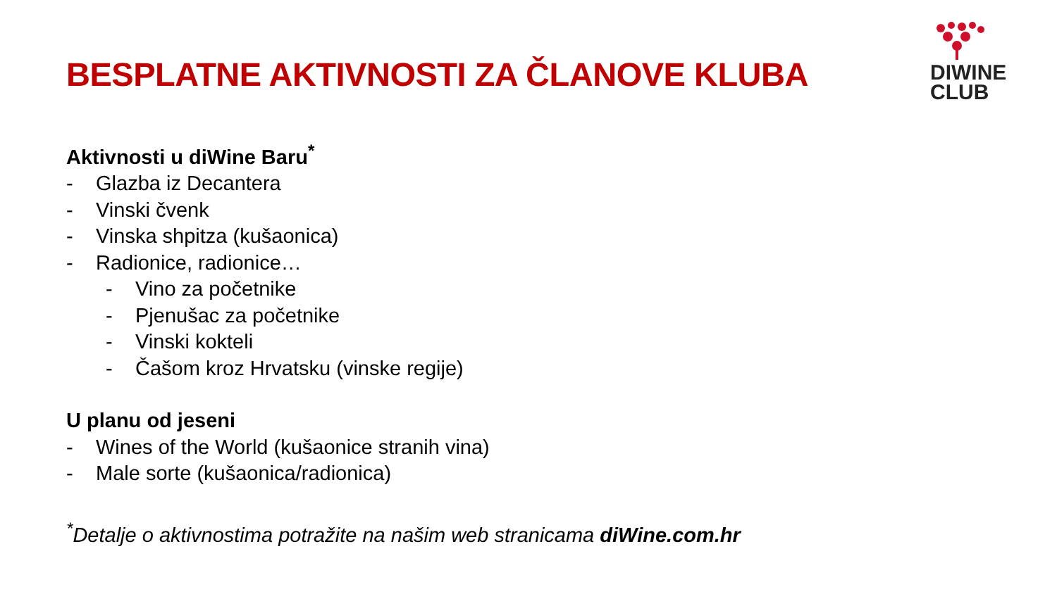DIWINE
CLUB
BESPLATNE AKTIVNOSTI ZA ČLANOVE KLUBA
Aktivnosti u diWine Baru<sup>*</sup>
- Glazba iz Decantera
- Vinski čvenk
- Vinska shpitza (kušaonica)
- Radionice, radionice…
- Vino za početnike
- Pjenušac za početnike
- Vinski kokteli
- Čašom kroz Hrvatsku (vinske regije)
U planu od jeseni
- Wines of the World (kušaonice stranih vina)
- Male sorte (kušaonica/radionica)
<sup>*</sup> Detalje o aktivnostima potražite na našim web stranicama diWine.com.hr